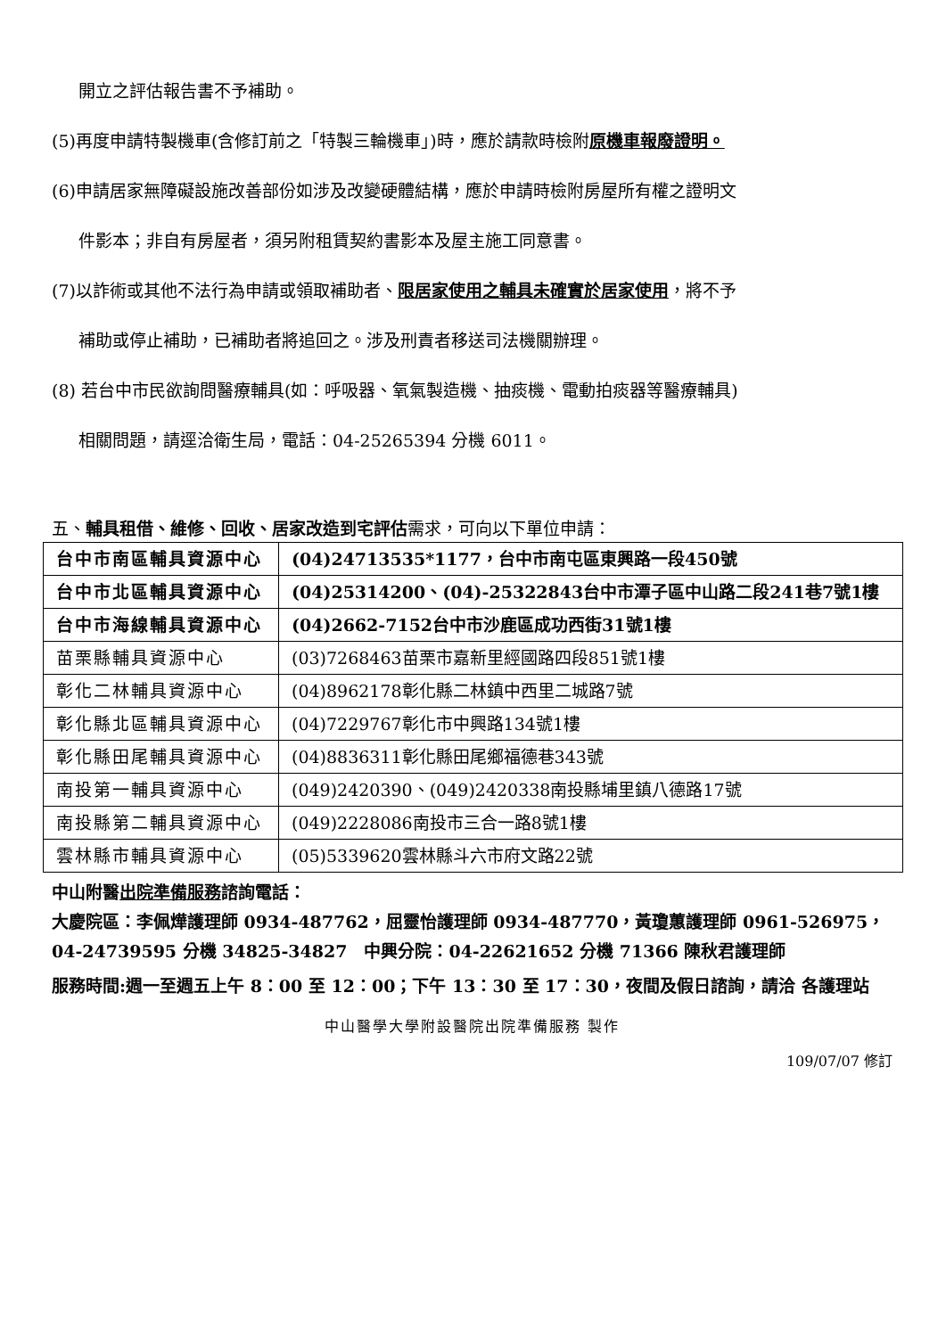開立之評估報告書不予補助。
(5)再度申請特製機車(含修訂前之「特製三輪機車」)時，應於請款時檢附原機車報廢證明。
(6)申請居家無障礙設施改善部份如涉及改變硬體結構，應於申請時檢附房屋所有權之證明文
件影本；非自有房屋者，須另附租賃契約書影本及屋主施工同意書。
(7)以詐術或其他不法行為申請或領取補助者、限居家使用之輔具未確實於居家使用，將不予
補助或停止補助，已補助者將追回之。涉及刑責者移送司法機關辦理。
(8) 若台中市民欲詢問醫療輔具(如：呼吸器、氧氣製造機、抽痰機、電動拍痰器等醫療輔具)
相關問題，請逕洽衛生局，電話：04-25265394 分機 6011。
五、輔具租借、維修、回收、居家改造到宅評估需求，可向以下單位申請：
| 台中市南區輔具資源中心 | (04)24713535*1177，台中市南屯區東興路一段450號 |
| 台中市北區輔具資源中心 | (04)25314200、(04)-25322843台中市潭子區中山路二段241巷7號1樓 |
| 台中市海線輔具資源中心 | (04)2662-7152台中市沙鹿區成功西街31號1樓 |
| 苗栗縣輔具資源中心 | (03)7268463苗栗市嘉新里經國路四段851號1樓 |
| 彰化二林輔具資源中心 | (04)8962178彰化縣二林鎮中西里二城路7號 |
| 彰化縣北區輔具資源中心 | (04)7229767彰化市中興路134號1樓 |
| 彰化縣田尾輔具資源中心 | (04)8836311彰化縣田尾鄉福德巷343號 |
| 南投第一輔具資源中心 | (049)2420390、(049)2420338南投縣埔里鎮八德路17號 |
| 南投縣第二輔具資源中心 | (049)2228086南投市三合一路8號1樓 |
| 雲林縣市輔具資源中心 | (05)5339620雲林縣斗六市府文路22號 |
中山附醫出院準備服務諮詢電話：
大慶院區：李佩燁護理師 0934-487762，屈靈怡護理師 0934-487770，黃瓊蕙護理師 0961-526975， 04-24739595 分機 34825-34827　中興分院：04-22621652 分機 71366 陳秋君護理師
服務時間:週一至週五上午 8：00 至 12：00；下午 13：30 至 17：30，夜間及假日諮詢，請洽 各護理站
中山醫學大學附設醫院出院準備服務 製作
109/07/07 修訂